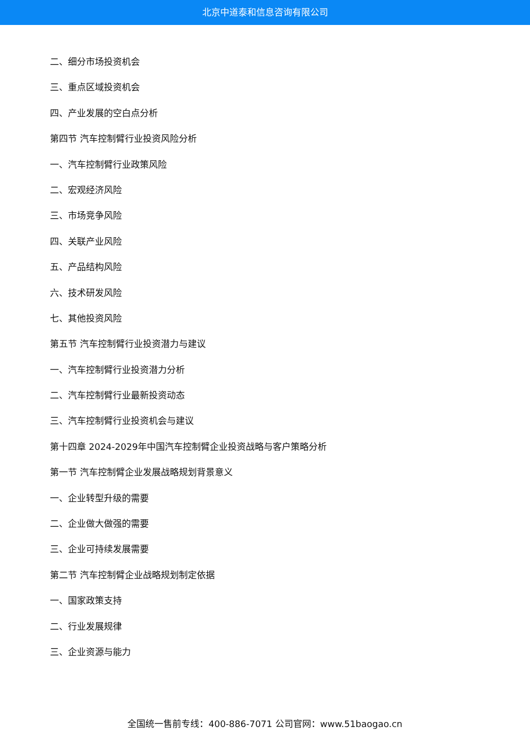北京中道泰和信息咨询有限公司
二、细分市场投资机会
三、重点区域投资机会
四、产业发展的空白点分析
第四节 汽车控制臂行业投资风险分析
一、汽车控制臂行业政策风险
二、宏观经济风险
三、市场竞争风险
四、关联产业风险
五、产品结构风险
六、技术研发风险
七、其他投资风险
第五节 汽车控制臂行业投资潜力与建议
一、汽车控制臂行业投资潜力分析
二、汽车控制臂行业最新投资动态
三、汽车控制臂行业投资机会与建议
第十四章 2024-2029年中国汽车控制臂企业投资战略与客户策略分析
第一节 汽车控制臂企业发展战略规划背景意义
一、企业转型升级的需要
二、企业做大做强的需要
三、企业可持续发展需要
第二节 汽车控制臂企业战略规划制定依据
一、国家政策支持
二、行业发展规律
三、企业资源与能力
全国统一售前专线：400-886-7071 公司官网：www.51baogao.cn